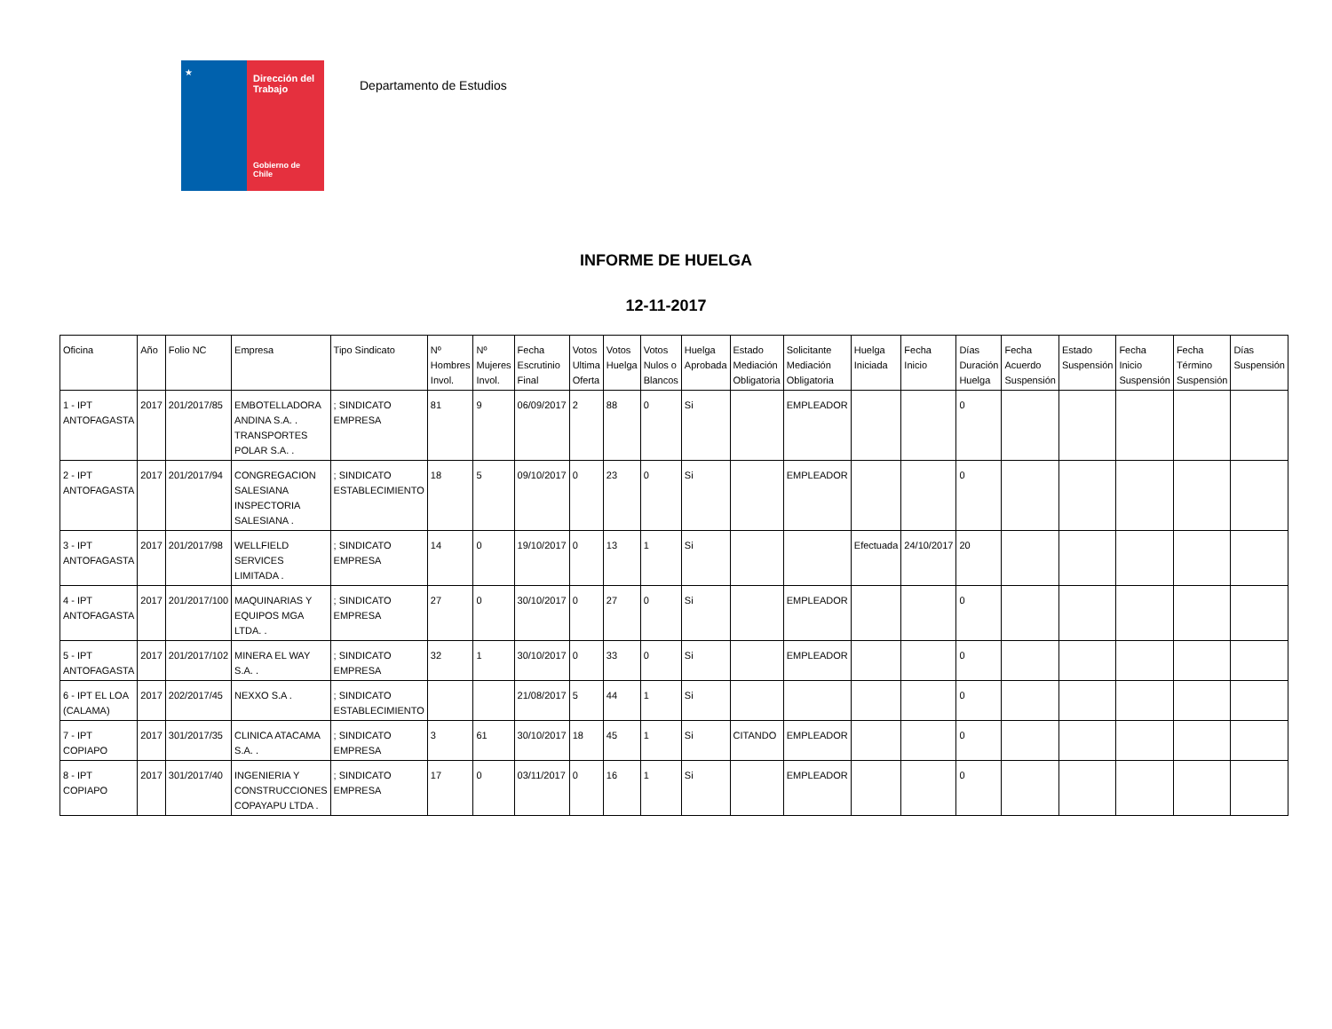★
Dirección del Trabajo
Gobierno de Chile
Departamento de Estudios
INFORME DE HUELGA
12-11-2017
| Oficina | Año | Folio NC | Empresa | Tipo Sindicato | Nº Hombres Invol. | Nº Mujeres Invol. | Fecha Escrutinio Final | Votos Ultima Oferta | Votos Huelga | Votos Nulos o Blancos | Huelga Aprobada | Estado Mediación Obligatoria | Solicitante Mediación Obligatoria | Huelga Iniciada | Fecha Inicio | Días Duración Huelga | Fecha Acuerdo Suspensión | Estado Suspensión | Fecha Inicio Suspensión | Fecha Término Suspensión | Días Suspensión |
| --- | --- | --- | --- | --- | --- | --- | --- | --- | --- | --- | --- | --- | --- | --- | --- | --- | --- | --- | --- | --- | --- |
| 1 - IPT ANTOFAGASTA | 2017 | 201/2017/85 | EMBOTELLADORA ANDINA S.A. . TRANSPORTES POLAR S.A. . | ; SINDICATO EMPRESA | 81 | 9 | 06/09/2017 | 2 | 88 | 0 | Si | | EMPLEADOR | | | 0 | | | | | |
| 2 - IPT ANTOFAGASTA | 2017 | 201/2017/94 | CONGREGACION SALESIANA INSPECTORIA SALESIANA . | ; SINDICATO ESTABLECIMIENTO | 18 | 5 | 09/10/2017 | 0 | 23 | 0 | Si | | EMPLEADOR | | | 0 | | | | | |
| 3 - IPT ANTOFAGASTA | 2017 | 201/2017/98 | WELLFIELD SERVICES LIMITADA . | ; SINDICATO EMPRESA | 14 | 0 | 19/10/2017 | 0 | 13 | 1 | Si | | | Efectuada | 24/10/2017 | 20 | | | | | |
| 4 - IPT ANTOFAGASTA | 2017 | 201/2017/100 | MAQUINARIAS Y EQUIPOS MGA LTDA. . | ; SINDICATO EMPRESA | 27 | 0 | 30/10/2017 | 0 | 27 | 0 | Si | | EMPLEADOR | | | 0 | | | | | |
| 5 - IPT ANTOFAGASTA | 2017 | 201/2017/102 | MINERA EL WAY S.A. . | ; SINDICATO EMPRESA | 32 | 1 | 30/10/2017 | 0 | 33 | 0 | Si | | EMPLEADOR | | | 0 | | | | | |
| 6 - IPT EL LOA (CALAMA) | 2017 | 202/2017/45 | NEXXO S.A . | ; SINDICATO ESTABLECIMIENTO | | | 21/08/2017 | 5 | 44 | 1 | Si | | | | | 0 | | | | | |
| 7 - IPT COPIAPO | 2017 | 301/2017/35 | CLINICA ATACAMA S.A. . | ; SINDICATO EMPRESA | 3 | 61 | 30/10/2017 | 18 | 45 | 1 | Si | CITANDO | EMPLEADOR | | | 0 | | | | | |
| 8 - IPT COPIAPO | 2017 | 301/2017/40 | INGENIERIA Y CONSTRUCCIONES COPAYAPU LTDA . | ; SINDICATO EMPRESA | 17 | 0 | 03/11/2017 | 0 | 16 | 1 | Si | | EMPLEADOR | | | 0 | | | | | |